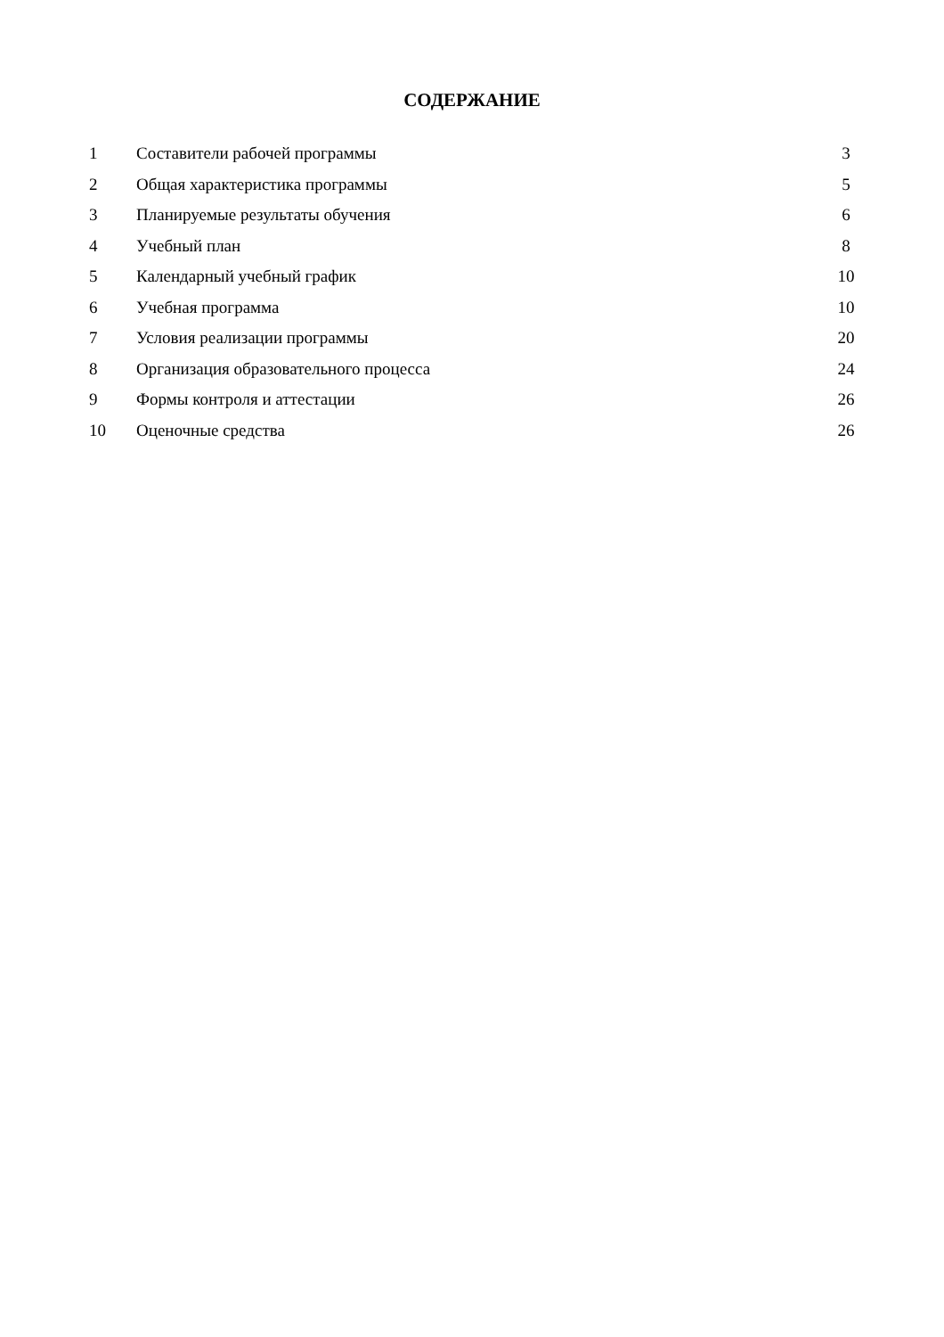СОДЕРЖАНИЕ
| 1 | Составители рабочей программы | 3 |
| 2 | Общая характеристика программы | 5 |
| 3 | Планируемые результаты обучения | 6 |
| 4 | Учебный план | 8 |
| 5 | Календарный учебный график | 10 |
| 6 | Учебная программа | 10 |
| 7 | Условия реализации программы | 20 |
| 8 | Организация образовательного процесса | 24 |
| 9 | Формы контроля и аттестации | 26 |
| 10 | Оценочные средства | 26 |